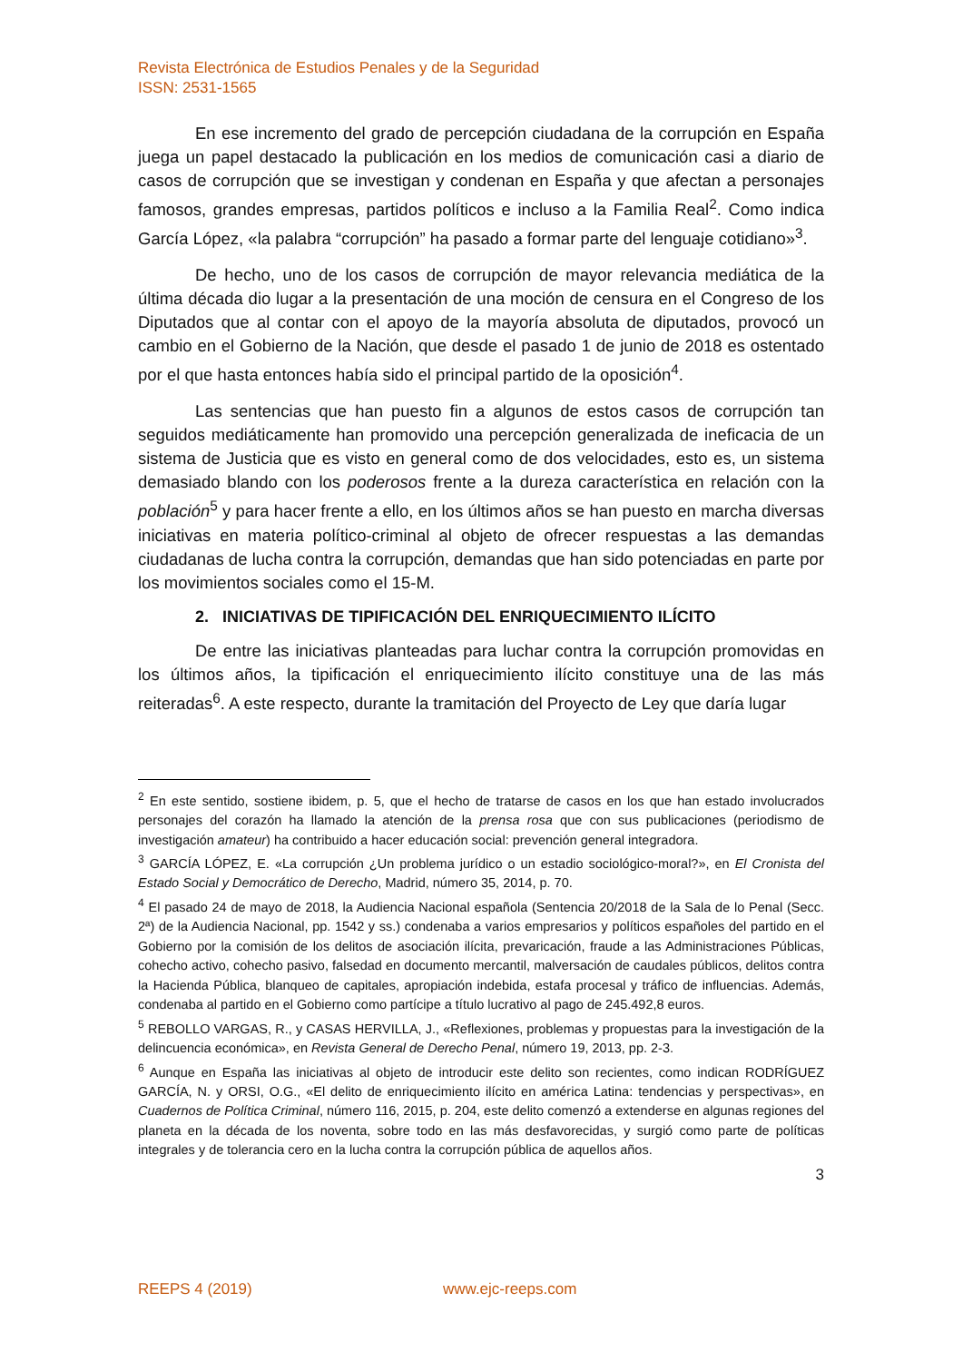Revista Electrónica de Estudios Penales y de la Seguridad
ISSN: 2531-1565
En ese incremento del grado de percepción ciudadana de la corrupción en España juega un papel destacado la publicación en los medios de comunicación casi a diario de casos de corrupción que se investigan y condenan en España y que afectan a personajes famosos, grandes empresas, partidos políticos e incluso a la Familia Real<sup>2</sup>. Como indica García López, «la palabra “corrupción” ha pasado a formar parte del lenguaje cotidiano»<sup>3</sup>.
De hecho, uno de los casos de corrupción de mayor relevancia mediática de la última década dio lugar a la presentación de una moción de censura en el Congreso de los Diputados que al contar con el apoyo de la mayoría absoluta de diputados, provocó un cambio en el Gobierno de la Nación, que desde el pasado 1 de junio de 2018 es ostentado por el que hasta entonces había sido el principal partido de la oposición<sup>4</sup>.
Las sentencias que han puesto fin a algunos de estos casos de corrupción tan seguidos mediáticamente han promovido una percepción generalizada de ineficacia de un sistema de Justicia que es visto en general como de dos velocidades, esto es, un sistema demasiado blando con los poderosos frente a la dureza característica en relación con la población<sup>5</sup> y para hacer frente a ello, en los últimos años se han puesto en marcha diversas iniciativas en materia político-criminal al objeto de ofrecer respuestas a las demandas ciudadanas de lucha contra la corrupción, demandas que han sido potenciadas en parte por los movimientos sociales como el 15-M.
2. INICIATIVAS DE TIPIFICACIÓN DEL ENRIQUECIMIENTO ILÍCITO
De entre las iniciativas planteadas para luchar contra la corrupción promovidas en los últimos años, la tipificación el enriquecimiento ilícito constituye una de las más reiteradas<sup>6</sup>. A este respecto, durante la tramitación del Proyecto de Ley que daría lugar
<sup>2</sup> En este sentido, sostiene ibidem, p. 5, que el hecho de tratarse de casos en los que han estado involucrados personajes del corazón ha llamado la atención de la prensa rosa que con sus publicaciones (periodismo de investigación amateur) ha contribuido a hacer educación social: prevención general integradora.
<sup>3</sup> GARCÍA LÓPEZ, E. «La corrupción ¿Un problema jurídico o un estadio sociológico-moral?», en El Cronista del Estado Social y Democrático de Derecho, Madrid, número 35, 2014, p. 70.
<sup>4</sup> El pasado 24 de mayo de 2018, la Audiencia Nacional española (Sentencia 20/2018 de la Sala de lo Penal (Secc. 2ª) de la Audiencia Nacional, pp. 1542 y ss.) condenaba a varios empresarios y políticos españoles del partido en el Gobierno por la comisión de los delitos de asociación ilícita, prevaricación, fraude a las Administraciones Públicas, cohecho activo, cohecho pasivo, falsedad en documento mercantil, malversación de caudales públicos, delitos contra la Hacienda Pública, blanqueo de capitales, apropiación indebida, estafa procesal y tráfico de influencias. Además, condenaba al partido en el Gobierno como partícipe a título lucrativo al pago de 245.492,8 euros.
<sup>5</sup> REBOLLO VARGAS, R., y CASAS HERVILLA, J., «Reflexiones, problemas y propuestas para la investigación de la delincuencia económica», en Revista General de Derecho Penal, número 19, 2013, pp. 2-3.
<sup>6</sup> Aunque en España las iniciativas al objeto de introducir este delito son recientes, como indican RODRÍGUEZ GARCÍA, N. y ORSI, O.G., «El delito de enriquecimiento ilícito en américa Latina: tendencias y perspectivas», en Cuadernos de Política Criminal, número 116, 2015, p. 204, este delito comenzó a extenderse en algunas regiones del planeta en la década de los noventa, sobre todo en las más desfavorecidas, y surgió como parte de políticas integrales y de tolerancia cero en la lucha contra la corrupción pública de aquellos años.
3
REEPS 4 (2019) www.ejc-reeps.com